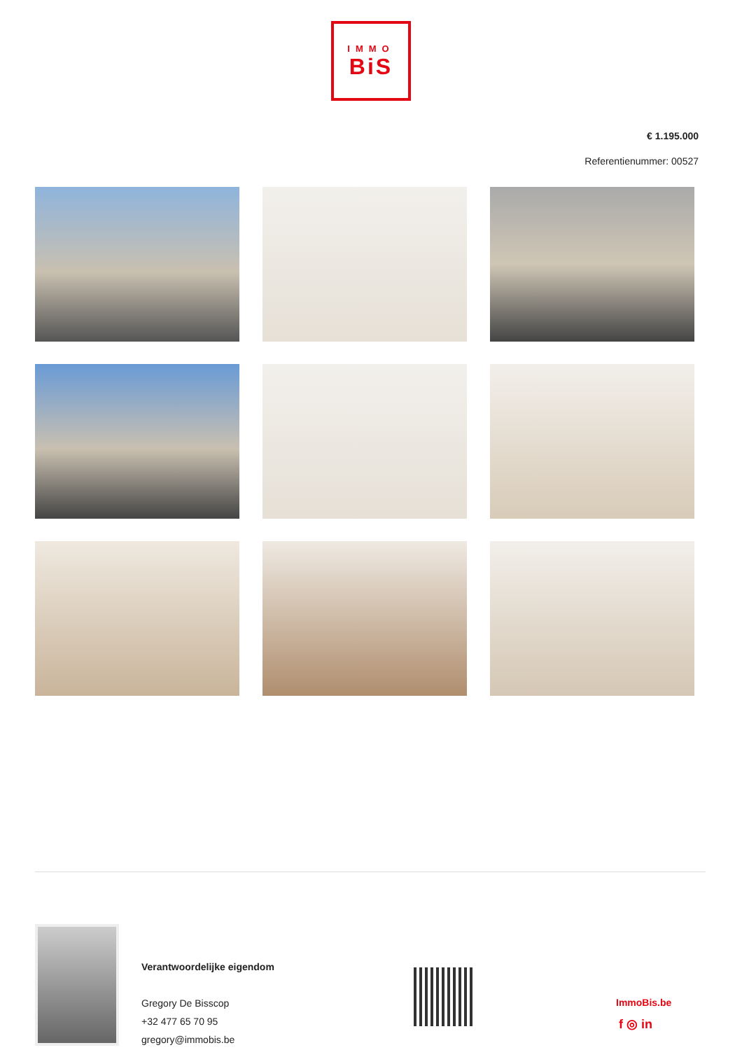IMMO
BiS
€ 1.195.000
Referentienummer: 00527
Verantwoordelijke eigendom
Gregory De Bisscop
+32 477 65 70 95
gregory@immobis.be
ImmoBis.be
f ◎ in